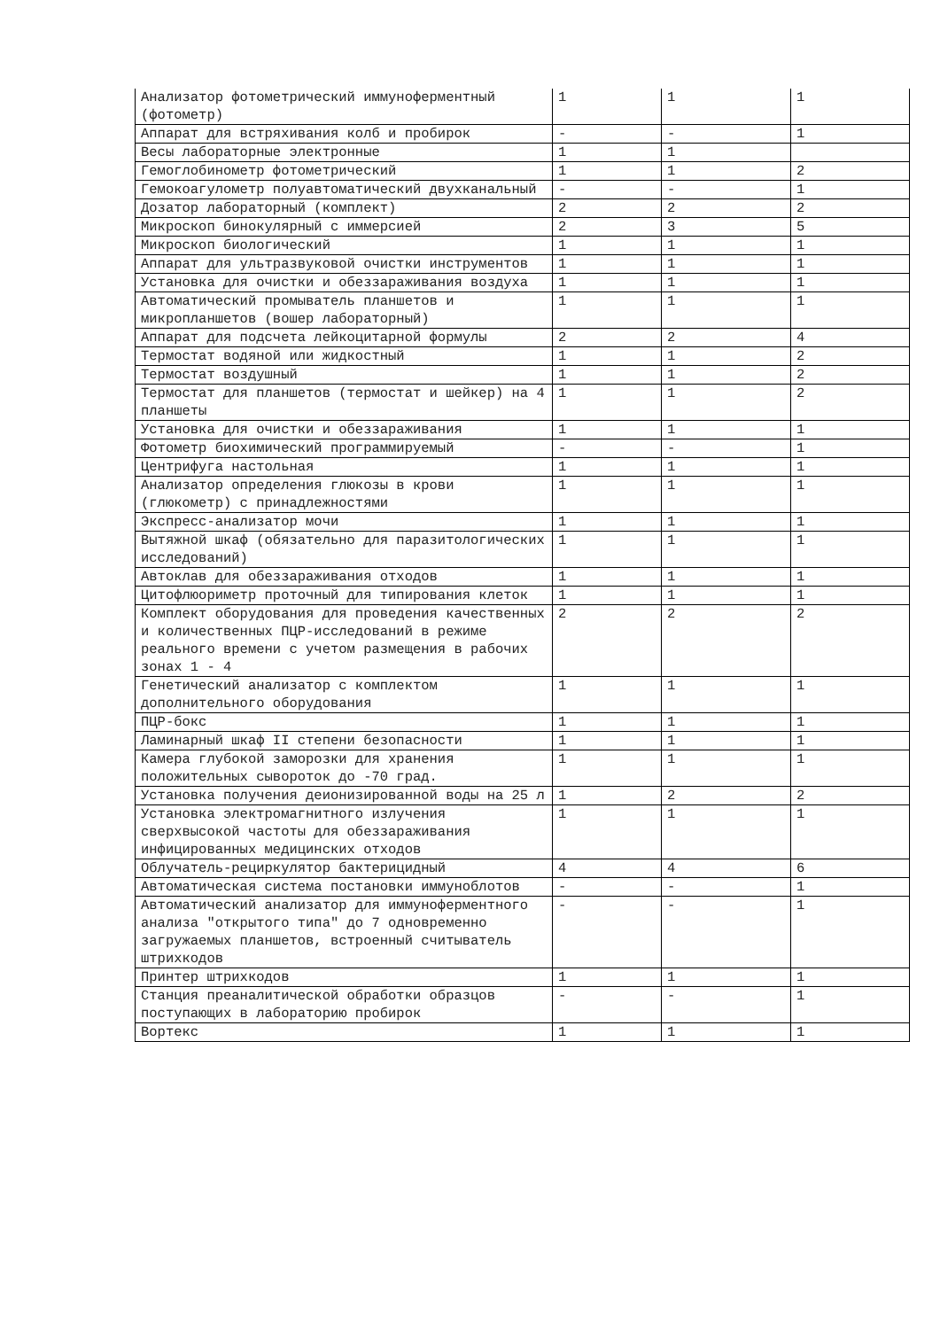| Анализатор фотометрический иммуноферментный (фотометр) | 1 | 1 | 1 |
| Аппарат для встряхивания колб и пробирок | - | - | 1 |
| Весы лабораторные электронные | 1 | 1 | |
| Гемоглобинометр фотометрический | 1 | 1 | 2 |
| Гемокоагулометр полуавтоматический двухканальный | - | - | 1 |
| Дозатор лабораторный (комплект) | 2 | 2 | 2 |
| Микроскоп бинокулярный с иммерсией | 2 | 3 | 5 |
| Микроскоп биологический | 1 | 1 | 1 |
| Аппарат для ультразвуковой очистки инструментов | 1 | 1 | 1 |
| Установка для очистки и обеззараживания воздуха | 1 | 1 | 1 |
| Автоматический промыватель планшетов и микропланшетов (вошер лабораторный) | 1 | 1 | 1 |
| Аппарат для подсчета лейкоцитарной формулы | 2 | 2 | 4 |
| Термостат водяной или жидкостный | 1 | 1 | 2 |
| Термостат воздушный | 1 | 1 | 2 |
| Термостат для планшетов (термостат и шейкер) на 4 планшеты | 1 | 1 | 2 |
| Установка для очистки и обеззараживания | 1 | 1 | 1 |
| Фотометр биохимический программируемый | - | - | 1 |
| Центрифуга настольная | 1 | 1 | 1 |
| Анализатор определения глюкозы в крови (глюкометр) с принадлежностями | 1 | 1 | 1 |
| Экспресс-анализатор мочи | 1 | 1 | 1 |
| Вытяжной шкаф (обязательно для паразитологических исследований) | 1 | 1 | 1 |
| Автоклав для обеззараживания отходов | 1 | 1 | 1 |
| Цитофлюориметр проточный для типирования клеток | 1 | 1 | 1 |
| Комплект оборудования для проведения качественных и количественных ПЦР-исследований в режиме реального времени с учетом размещения в рабочих зонах 1 - 4 | 2 | 2 | 2 |
| Генетический анализатор с комплектом дополнительного оборудования | 1 | 1 | 1 |
| ПЦР-бокс | 1 | 1 | 1 |
| Ламинарный шкаф II степени безопасности | 1 | 1 | 1 |
| Камера глубокой заморозки для хранения положительных сывороток до -70 град. | 1 | 1 | 1 |
| Установка получения деионизированной воды на 25 л | 1 | 2 | 2 |
| Установка электромагнитного излучения сверхвысокой частоты для обеззараживания инфицированных медицинских отходов | 1 | 1 | 1 |
| Облучатель-рециркулятор бактерицидный | 4 | 4 | 6 |
| Автоматическая система постановки иммуноблотов | - | - | 1 |
| Автоматический анализатор для иммуноферментного анализа "открытого типа" до 7 одновременно загружаемых планшетов, встроенный считыватель штрихкодов | - | - | 1 |
| Принтер штрихкодов | 1 | 1 | 1 |
| Станция преаналитической обработки образцов поступающих в лабораторию пробирок | - | - | 1 |
| Вортекс | 1 | 1 | 1 |